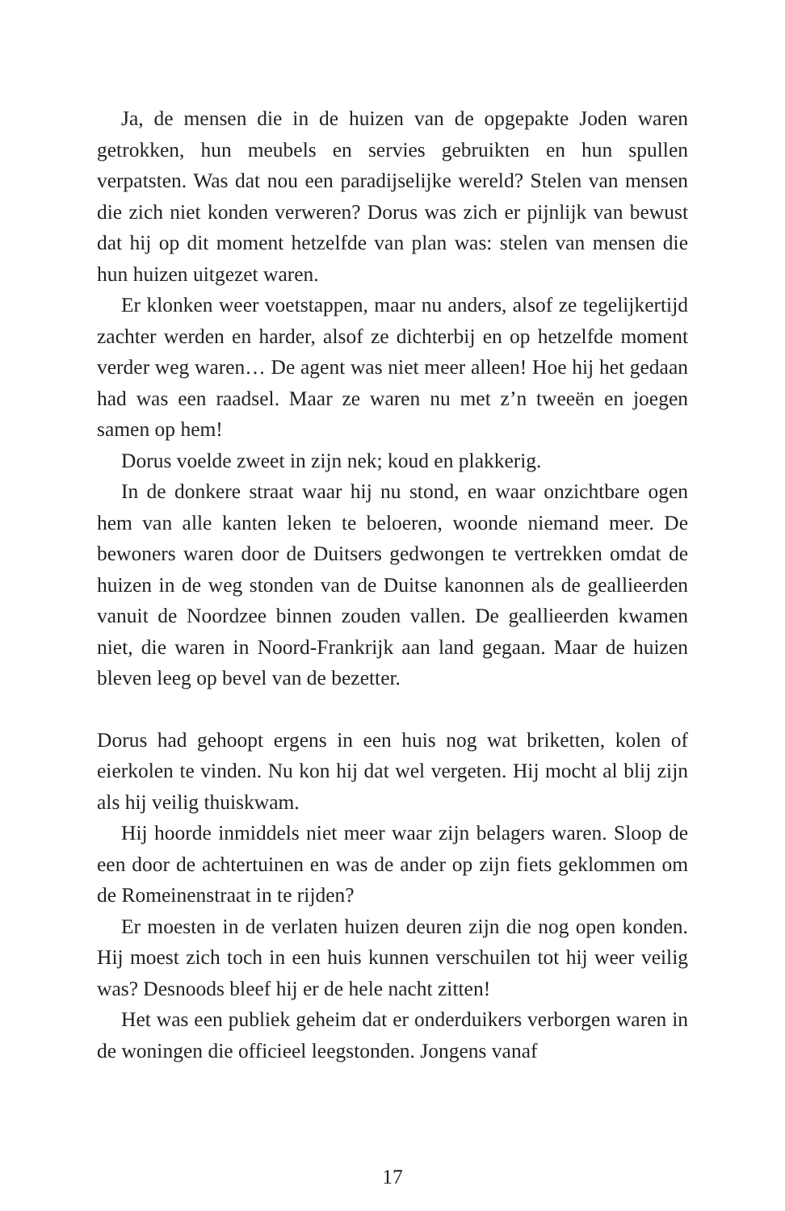Ja, de mensen die in de huizen van de opgepakte Joden waren getrokken, hun meubels en servies gebruikten en hun spullen verpatsten. Was dat nou een paradijselijke wereld? Stelen van mensen die zich niet konden verweren? Dorus was zich er pijnlijk van bewust dat hij op dit moment hetzelfde van plan was: stelen van mensen die hun huizen uitgezet waren.
Er klonken weer voetstappen, maar nu anders, alsof ze tegelijkertijd zachter werden en harder, alsof ze dichterbij en op hetzelfde moment verder weg waren… De agent was niet meer alleen! Hoe hij het gedaan had was een raadsel. Maar ze waren nu met z’n tweeën en joegen samen op hem!
Dorus voelde zweet in zijn nek; koud en plakkerig.
In de donkere straat waar hij nu stond, en waar onzichtbare ogen hem van alle kanten leken te beloeren, woonde niemand meer. De bewoners waren door de Duitsers gedwongen te vertrekken omdat de huizen in de weg stonden van de Duitse kanonnen als de geallieerden vanuit de Noordzee binnen zouden vallen. De geallieerden kwamen niet, die waren in Noord-Frankrijk aan land gegaan. Maar de huizen bleven leeg op bevel van de bezetter.
Dorus had gehoopt ergens in een huis nog wat briketten, kolen of eierkolen te vinden. Nu kon hij dat wel vergeten. Hij mocht al blij zijn als hij veilig thuiskwam.
Hij hoorde inmiddels niet meer waar zijn belagers waren. Sloop de een door de achtertuinen en was de ander op zijn fiets geklommen om de Romeinenstraat in te rijden?
Er moesten in de verlaten huizen deuren zijn die nog open konden. Hij moest zich toch in een huis kunnen verschuilen tot hij weer veilig was? Desnoods bleef hij er de hele nacht zitten!
Het was een publiek geheim dat er onderduikers verborgen waren in de woningen die officieel leegstonden. Jongens vanaf
17